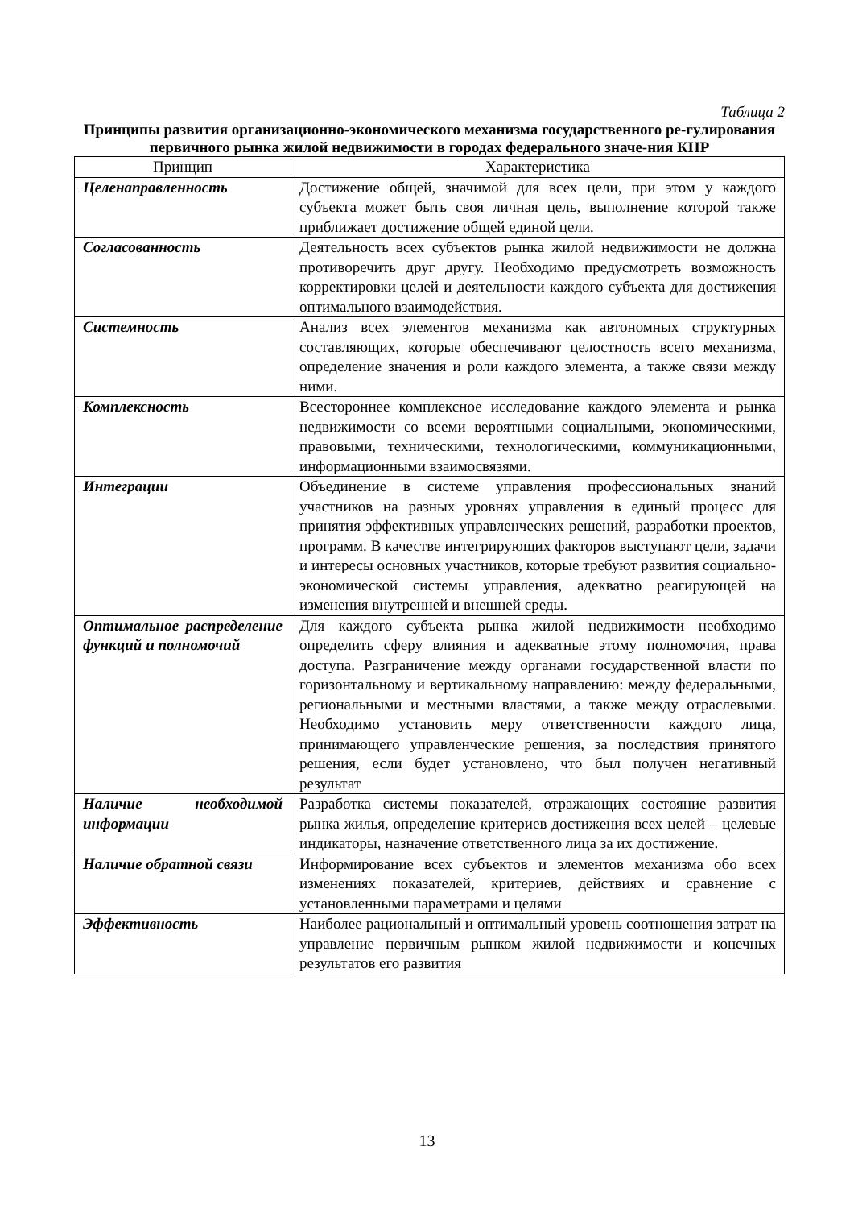Таблица 2
Принципы развития организационно-экономического механизма государственного ре-гулирования первичного рынка жилой недвижимости в городах федерального значе-ния КНР
| Принцип | Характеристика |
| --- | --- |
| Целенаправленность | Достижение общей, значимой для всех цели, при этом у каждого субъекта может быть своя личная цель, выполнение которой также приближает достижение общей единой цели. |
| Согласованность | Деятельность всех субъектов рынка жилой недвижимости не должна противоречить друг другу. Необходимо предусмотреть возможность корректировки целей и деятельности каждого субъекта для достижения оптимального взаимодействия. |
| Системность | Анализ всех элементов механизма как автономных структурных составляющих, которые обеспечивают целостность всего механизма, определение значения и роли каждого элемента, а также связи между ними. |
| Комплексность | Всестороннее комплексное исследование каждого элемента и рынка недвижимости со всеми вероятными социальными, экономическими, правовыми, техническими, технологическими, коммуникационными, информационными взаимосвязями. |
| Интеграции | Объединение в системе управления профессиональных знаний участников на разных уровнях управления в единый процесс для принятия эффективных управленческих решений, разработки проектов, программ. В качестве интегрирующих факторов выступают цели, задачи и интересы основных участников, которые требуют развития социально-экономической системы управления, адекватно реагирующей на изменения внутренней и внешней среды. |
| Оптимальное распределение функций и полномочий | Для каждого субъекта рынка жилой недвижимости необходимо определить сферу влияния и адекватные этому полномочия, права доступа. Разграничение между органами государственной власти по горизонтальному и вертикальному направлению: между федеральными, региональными и местными властями, а также между отраслевыми. Необходимо установить меру ответственности каждого лица, принимающего управленческие решения, за последствия принятого решения, если будет установлено, что был получен негативный результат |
| Наличие необходимой информации | Разработка системы показателей, отражающих состояние развития рынка жилья, определение критериев достижения всех целей – целевые индикаторы, назначение ответственного лица за их достижение. |
| Наличие обратной связи | Информирование всех субъектов и элементов механизма обо всех изменениях показателей, критериев, действиях и сравнение с установленными параметрами и целями |
| Эффективность | Наиболее рациональный и оптимальный уровень соотношения затрат на управление первичным рынком жилой недвижимости и конечных результатов его развития |
13